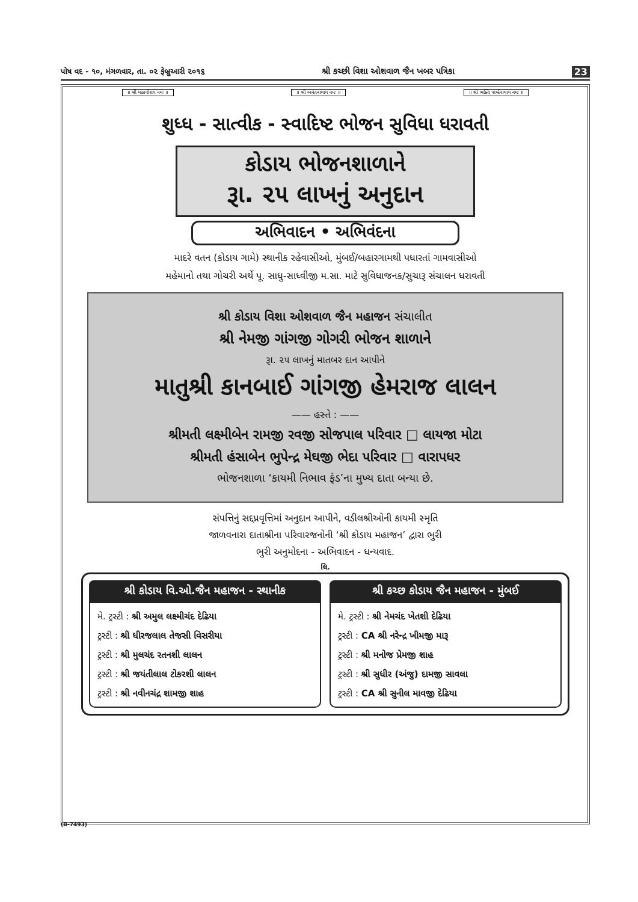પોષ વદ - ૧૦, મંગળવાર, તા. ૦૨ ફેબ્રુઆરી ૨૦૧૬ શ્રી કચ્છી વિશા ઓશવાળ જૈન ખબર પત્રિકા 23
॥ શ્રી મહાવીરાય નમઃ ॥ ॥ શ્રી અનંતનાથાય નમઃ ॥ ॥ શ્રી ભક્તિ પાર્શ્વનાથાય નમઃ ॥
શુધ્ધ - સાત્વીક - સ્વાદિષ્ટ ભોજન સુવિધા ધરાવતી
કોડાય ભોજનશાળાને
રૂા. ૨૫ લાખનું અનુદાન
અભિવાદન • અભિવંદના
માદરે વતન (કોડાય ગામે) સ્થાનીક રહેવાસીઓ, મુંબઈ/બહારગામથી પધારતાં ગામવાસીઓ
મહેમાનો તથા ગોચરી અર્થે પૂ. સાધુ-સાધ્વીજી મ.સા. માટે સુવિધાજનક/સુચારૂ સંચાલન ધરાવતી
શ્રી કોડાય વિશા ઓશવાળ જૈન મહાજન સંચાલીત
શ્રી નેમજી ગાંગજી ગોગરી ભોજન શાળાને
રૂા. ૨૫ લાખનું માતબર દાન આપીને
માતુશ્રી કાનબાઈ ગાંગજી હેમરાજ લાલન
—— હસ્તે : ——
શ્રીમતી લક્ષ્મીબેન રામજી રવજી સોજપાલ પરિવાર □ લાયજા મોટા
શ્રીમતી હંસાબેન ભુપેન્દ્ર મેઘજી ભેદા પરિવાર □ વારાપધર
ભોજનશાળા ‘કાયમી નિભાવ ફંડ’ના મુખ્ય દાતા બન્યા છે.
સંપત્તિનું સદ્દપ્રવૃત્તિમાં અનુદાન આપીને, વડીલશ્રીઓની કાયમી સ્મૃતિ
જાળવનારા દાતાશ્રીના પરિવારજનોની ‘શ્રી કોડાય મહાજન’ દ્વારા ભુરી
ભુરી અનુમોદના - અભિવાદન - ધન્યવાદ.
લિ.
શ્રી કોડાય વિ.ઓ.જૈન મહાજન - સ્થાનીક
મે. ટ્રસ્ટી : શ્રી અમુલ લક્ષ્મીચંદ દેઢિયા
ટ્રસ્ટી : શ્રી ધીરજલાલ તેજસી વિસરીયા
ટ્રસ્ટી : શ્રી મુલચંદ રતનશી લાલન
ટ્રસ્ટી : શ્રી જયંતીલાલ ટોકરશી લાલન
ટ્રસ્ટી : શ્રી નવીનચંદ્ર શામજી શાહ
શ્રી કચ્છ કોડાય જૈન મહાજન - મુંબઈ
મે. ટ્રસ્ટી : શ્રી નેમચંદ ખેતશી દેઢિયા
ટ્રસ્ટી : CA શ્રી નરેન્દ્ર ખીમજી મારૂ
ટ્રસ્ટી : શ્રી મનોજ પ્રેમજી શાહ
ટ્રસ્ટી : શ્રી સુધીર (અંજુ) દામજી સાવલા
ટ્રસ્ટી : CA શ્રી સુનીલ માવજી દેઢિયા
(B-7493)